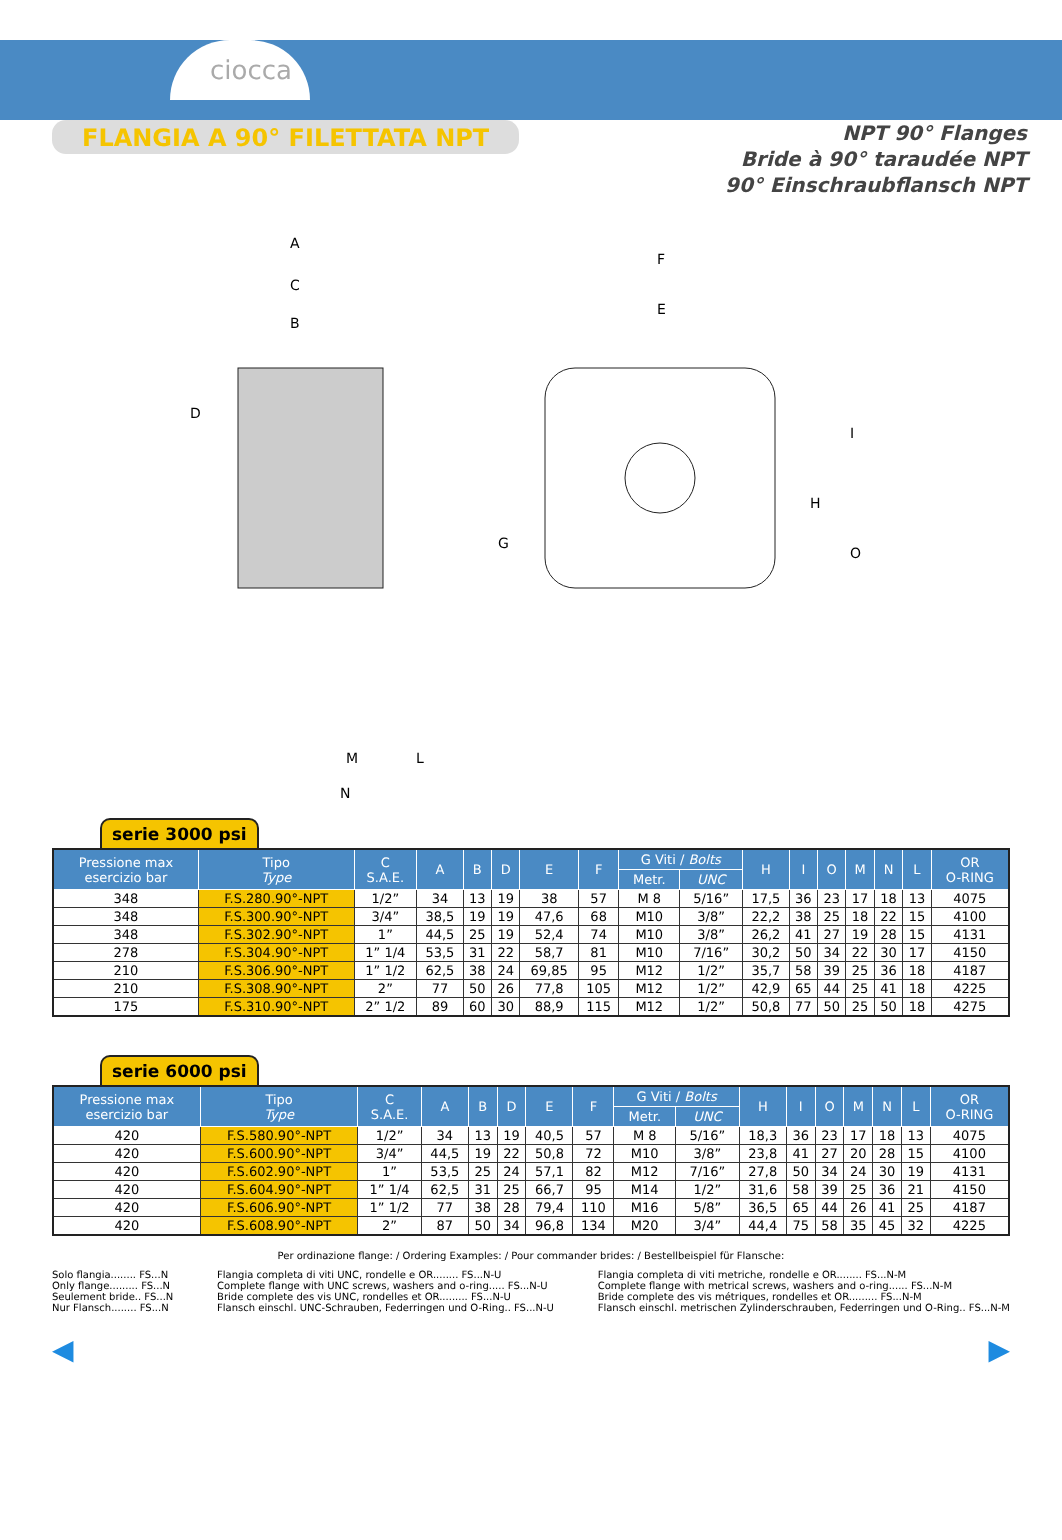ciocca
FLANGIA A 90° FILETTATA NPT
NPT 90° Flanges
Bride à 90° taraudée NPT
90° Einschraubflansch NPT
A
C
B
D
G
M
L
N
F
E
I
H
O
serie 3000 psi
| Pressione max esercizio bar | Tipo Type | C S.A.E. | A | B | D | E | F | G Viti / Bolts | | H | I | O | M | N | L | OR O-RING |
| --- | --- | --- | --- | --- | --- | --- | --- | --- | --- | --- | --- | --- | --- | --- | --- | --- |
| | | | | | | | | Metr. | UNC | | | | | | | |
| 348 | F.S.280.90°-NPT | 1/2” | 34 | 13 | 19 | 38 | 57 | M 8 | 5/16” | 17,5 | 36 | 23 | 17 | 18 | 13 | 4075 |
| 348 | F.S.300.90°-NPT | 3/4” | 38,5 | 19 | 19 | 47,6 | 68 | M10 | 3/8” | 22,2 | 38 | 25 | 18 | 22 | 15 | 4100 |
| 348 | F.S.302.90°-NPT | 1” | 44,5 | 25 | 19 | 52,4 | 74 | M10 | 3/8” | 26,2 | 41 | 27 | 19 | 28 | 15 | 4131 |
| 278 | F.S.304.90°-NPT | 1” 1/4 | 53,5 | 31 | 22 | 58,7 | 81 | M10 | 7/16” | 30,2 | 50 | 34 | 22 | 30 | 17 | 4150 |
| 210 | F.S.306.90°-NPT | 1” 1/2 | 62,5 | 38 | 24 | 69,85 | 95 | M12 | 1/2” | 35,7 | 58 | 39 | 25 | 36 | 18 | 4187 |
| 210 | F.S.308.90°-NPT | 2” | 77 | 50 | 26 | 77,8 | 105 | M12 | 1/2” | 42,9 | 65 | 44 | 25 | 41 | 18 | 4225 |
| 175 | F.S.310.90°-NPT | 2” 1/2 | 89 | 60 | 30 | 88,9 | 115 | M12 | 1/2” | 50,8 | 77 | 50 | 25 | 50 | 18 | 4275 |
serie 6000 psi
| Pressione max esercizio bar | Tipo Type | C S.A.E. | A | B | D | E | F | G Viti / Bolts | | H | I | O | M | N | L | OR O-RING |
| --- | --- | --- | --- | --- | --- | --- | --- | --- | --- | --- | --- | --- | --- | --- | --- | --- |
| | | | | | | | | Metr. | UNC | | | | | | | |
| 420 | F.S.580.90°-NPT | 1/2” | 34 | 13 | 19 | 40,5 | 57 | M 8 | 5/16” | 18,3 | 36 | 23 | 17 | 18 | 13 | 4075 |
| 420 | F.S.600.90°-NPT | 3/4” | 44,5 | 19 | 22 | 50,8 | 72 | M10 | 3/8” | 23,8 | 41 | 27 | 20 | 28 | 15 | 4100 |
| 420 | F.S.602.90°-NPT | 1” | 53,5 | 25 | 24 | 57,1 | 82 | M12 | 7/16” | 27,8 | 50 | 34 | 24 | 30 | 19 | 4131 |
| 420 | F.S.604.90°-NPT | 1” 1/4 | 62,5 | 31 | 25 | 66,7 | 95 | M14 | 1/2” | 31,6 | 58 | 39 | 25 | 36 | 21 | 4150 |
| 420 | F.S.606.90°-NPT | 1” 1/2 | 77 | 38 | 28 | 79,4 | 110 | M16 | 5/8” | 36,5 | 65 | 44 | 26 | 41 | 25 | 4187 |
| 420 | F.S.608.90°-NPT | 2” | 87 | 50 | 34 | 96,8 | 134 | M20 | 3/4” | 44,4 | 75 | 58 | 35 | 45 | 32 | 4225 |
Per ordinazione flange: / Ordering Examples: / Pour commander brides: / Bestellbeispiel für Flansche:
Solo flangia........ FS...N
Only flange......... FS...N
Seulement bride.. FS...N
Nur Flansch........ FS...N
Flangia completa di viti UNC, rondelle e OR........ FS...N-U
Complete flange with UNC screws, washers and o-ring..... FS...N-U
Bride complete des vis UNC, rondelles et OR......... FS...N-U
Flansch einschl. UNC-Schrauben, Federringen und O-Ring.. FS...N-U
Flangia completa di viti metriche, rondelle e OR........ FS...N-M
Complete flange with metrical screws, washers and o-ring...... FS...N-M
Bride complete des vis métriques, rondelles et OR......... FS...N-M
Flansch einschl. metrischen Zylinderschrauben, Federringen und O-Ring.. FS...N-M
◀ ▶